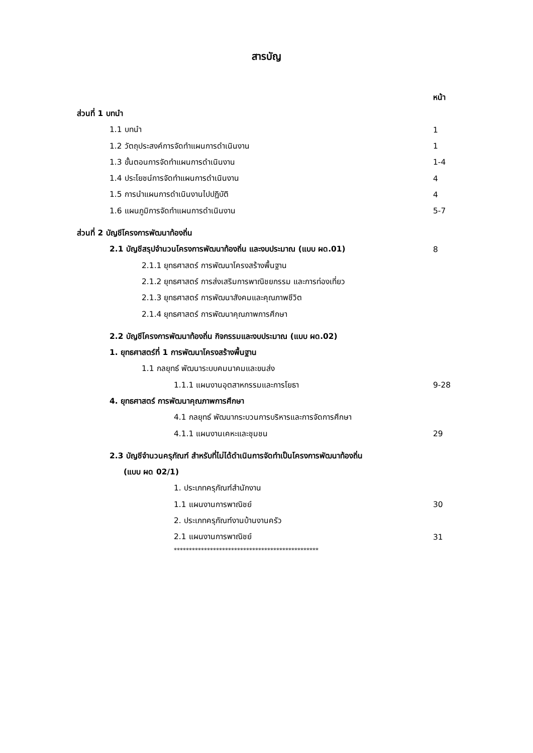สารบัญ
หน้า
ส่วนที่ 1 บทนำ
1.1 บทนำ 1
1.2 วัตถุประสงค์การจัดทำแผนการดำเนินงาน 1
1.3 ขั้นตอนการจัดทำแผนการดำเนินงาน 1-4
1.4 ประโยชน์การจัดทำแผนการดำเนินงาน 4
1.5 การนำแผนการดำเนินงานไปปฏิบัติ 4
1.6 แผนภูมิการจัดทำแผนการดำเนินงาน 5-7
ส่วนที่ 2 บัญชีโครงการพัฒนาท้องถิ่น
2.1 บัญชีสรุปจำนวนโครงการพัฒนาท้องถิ่น และงบประมาณ (แบบ ผด.01) 8
2.1.1 ยุทธศาสตร์ การพัฒนาโครงสร้างพื้นฐาน
2.1.2 ยุทธศาสตร์ การส่งเสริมการพาณิชยกรรม และการท่องเที่ยว
2.1.3 ยุทธศาสตร์ การพัฒนาสังคมและคุณภาพชีวิต
2.1.4 ยุทธศาสตร์ การพัฒนาคุณภาพการศึกษา
2.2 บัญชีโครงการพัฒนาท้องถิ่น กิจกรรมและงบประมาณ (แบบ ผด.02)
1. ยุทธศาสตร์ที่ 1 การพัฒนาโครงสร้างพื้นฐาน
1.1 กลยุทธ์ พัฒนาระบบคมนาคมและขนส่ง
1.1.1 แผนงานอุตสาหกรรมและการโยธา 9-28
4. ยุทธศาสตร์ การพัฒนาคุณภาพการศึกษา
4.1 กลยุทธ์ พัฒนากระบวนการบริหารและการจัดการศึกษา
4.1.1 แผนงานเคหะและชุมชน 29
2.3 บัญชีจำนวนครุภัณฑ์ สำหรับที่ไม่ได้ดำเนินการจัดทำเป็นโครงการพัฒนาท้องถิ่น
(แบบ ผด 02/1)
1. ประเภทครุภัณฑ์สำนักงาน
1.1 แผนงานการพาณิชย์ 30
2. ประเภทครุภัณฑ์งานบ้านงานครัว
2.1 แผนงานการพาณิชย์ 31
************************************************